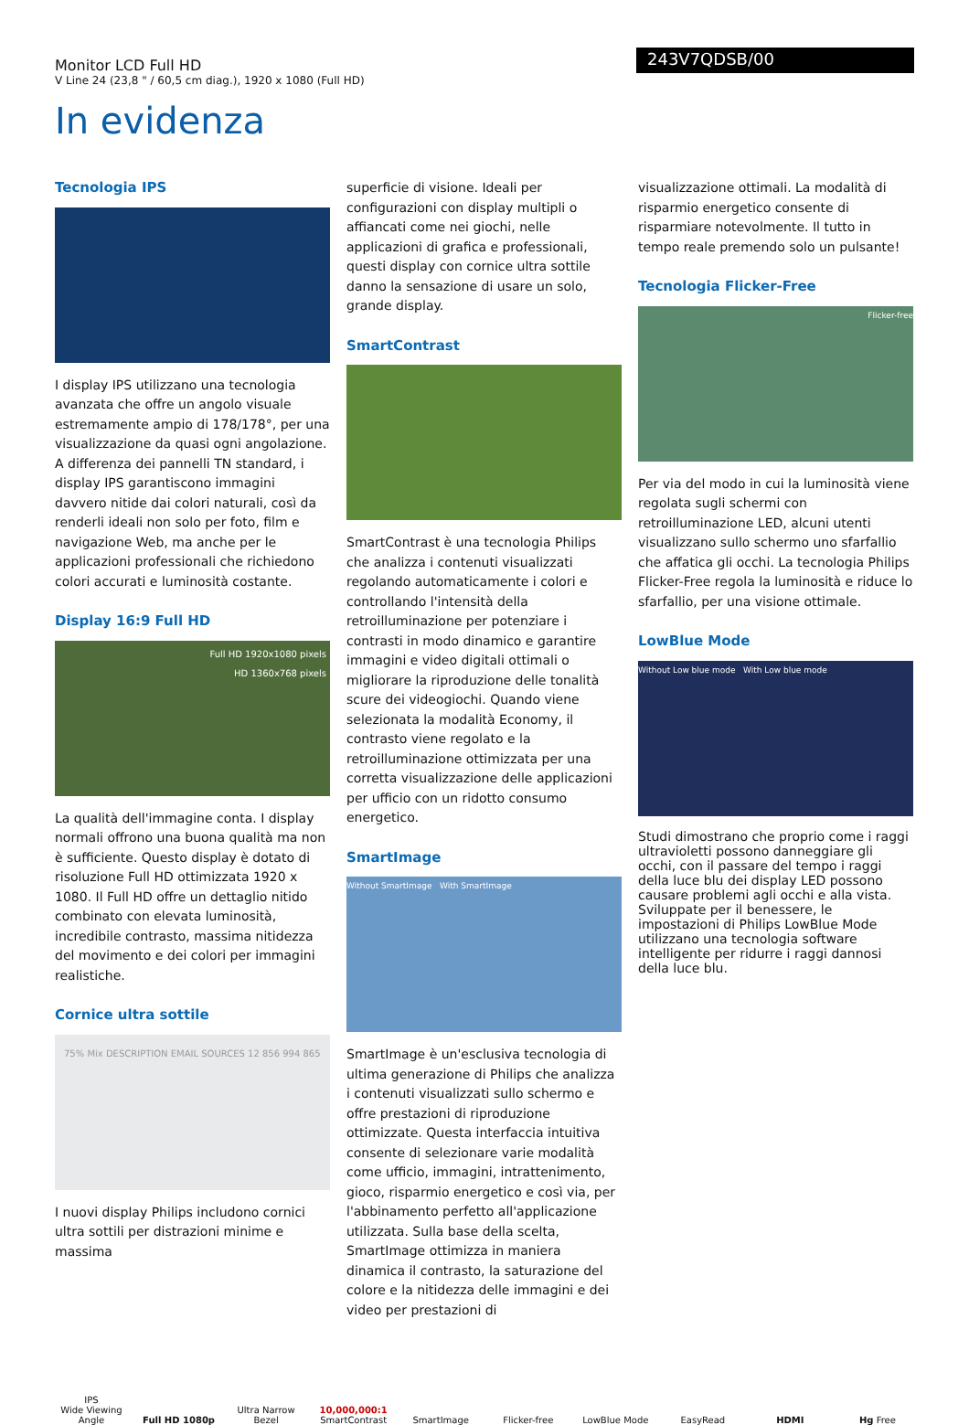Monitor LCD Full HD
V Line 24 (23,8 " / 60,5 cm diag.), 1920 x 1080 (Full HD)
243V7QDSB/00
In evidenza
Tecnologia IPS
I display IPS utilizzano una tecnologia avanzata che offre un angolo visuale estremamente ampio di 178/178°, per una visualizzazione da quasi ogni angolazione. A differenza dei pannelli TN standard, i display IPS garantiscono immagini davvero nitide dai colori naturali, così da renderli ideali non solo per foto, film e navigazione Web, ma anche per le applicazioni professionali che richiedono colori accurati e luminosità costante.
Display 16:9 Full HD
Full HD 1920x1080 pixels
HD 1360x768 pixels
La qualità dell'immagine conta. I display normali offrono una buona qualità ma non è sufficiente. Questo display è dotato di risoluzione Full HD ottimizzata 1920 x 1080. Il Full HD offre un dettaglio nitido combinato con elevata luminosità, incredibile contrasto, massima nitidezza del movimento e dei colori per immagini realistiche.
Cornice ultra sottile
75% Mix DESCRIPTION EMAIL SOURCES 12 856 994 865
I nuovi display Philips includono cornici ultra sottili per distrazioni minime e massima
superficie di visione. Ideali per configurazioni con display multipli o affiancati come nei giochi, nelle applicazioni di grafica e professionali, questi display con cornice ultra sottile danno la sensazione di usare un solo, grande display.
SmartContrast
SmartContrast è una tecnologia Philips che analizza i contenuti visualizzati regolando automaticamente i colori e controllando l'intensità della retroilluminazione per potenziare i contrasti in modo dinamico e garantire immagini e video digitali ottimali o migliorare la riproduzione delle tonalità scure dei videogiochi. Quando viene selezionata la modalità Economy, il contrasto viene regolato e la retroilluminazione ottimizzata per una corretta visualizzazione delle applicazioni per ufficio con un ridotto consumo energetico.
SmartImage
Without SmartImage With SmartImage
SmartImage è un'esclusiva tecnologia di ultima generazione di Philips che analizza i contenuti visualizzati sullo schermo e offre prestazioni di riproduzione ottimizzate. Questa interfaccia intuitiva consente di selezionare varie modalità come ufficio, immagini, intrattenimento, gioco, risparmio energetico e così via, per l'abbinamento perfetto all'applicazione utilizzata. Sulla base della scelta, SmartImage ottimizza in maniera dinamica il contrasto, la saturazione del colore e la nitidezza delle immagini e dei video per prestazioni di
visualizzazione ottimali. La modalità di risparmio energetico consente di risparmiare notevolmente. Il tutto in tempo reale premendo solo un pulsante!
Tecnologia Flicker-Free
Flicker-free
Per via del modo in cui la luminosità viene regolata sugli schermi con retroilluminazione LED, alcuni utenti visualizzano sullo schermo uno sfarfallio che affatica gli occhi. La tecnologia Philips Flicker-Free regola la luminosità e riduce lo sfarfallio, per una visione ottimale.
LowBlue Mode
Without Low blue mode With Low blue mode
Studi dimostrano che proprio come i raggi ultravioletti possono danneggiare gli occhi, con il passare del tempo i raggi della luce blu dei display LED possono causare problemi agli occhi e alla vista. Sviluppate per il benessere, le impostazioni di Philips LowBlue Mode utilizzano una tecnologia software intelligente per ridurre i raggi dannosi della luce blu.
IPS
Wide Viewing Angle
Full HD 1080p
Ultra Narrow Bezel
10,000,000:1
SmartContrast
SmartImage
Flicker-free
LowBlue Mode
EasyRead
HDMI
Hg Free